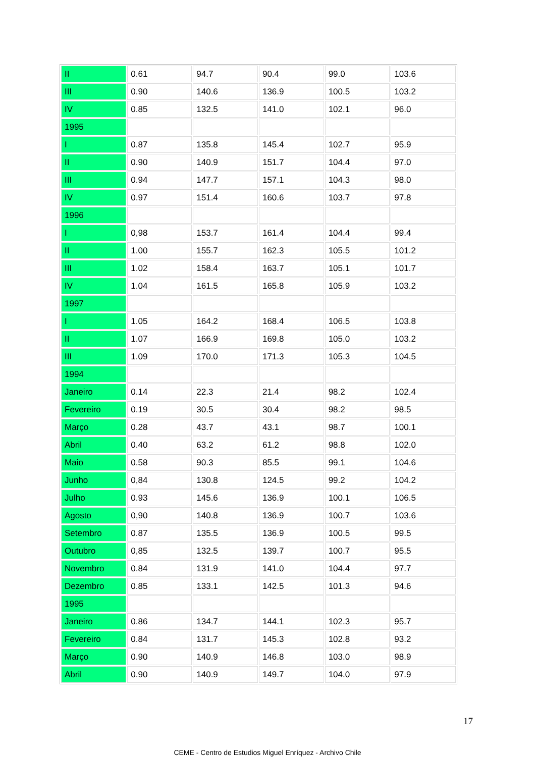| II | 0.61 | 94.7 | 90.4 | 99.0 | 103.6 |
| III | 0.90 | 140.6 | 136.9 | 100.5 | 103.2 |
| IV | 0.85 | 132.5 | 141.0 | 102.1 | 96.0 |
| 1995 | | | | | |
| I | 0.87 | 135.8 | 145.4 | 102.7 | 95.9 |
| II | 0.90 | 140.9 | 151.7 | 104.4 | 97.0 |
| III | 0.94 | 147.7 | 157.1 | 104.3 | 98.0 |
| IV | 0.97 | 151.4 | 160.6 | 103.7 | 97.8 |
| 1996 | | | | | |
| I | 0,98 | 153.7 | 161.4 | 104.4 | 99.4 |
| II | 1.00 | 155.7 | 162.3 | 105.5 | 101.2 |
| III | 1.02 | 158.4 | 163.7 | 105.1 | 101.7 |
| IV | 1.04 | 161.5 | 165.8 | 105.9 | 103.2 |
| 1997 | | | | | |
| I | 1.05 | 164.2 | 168.4 | 106.5 | 103.8 |
| II | 1.07 | 166.9 | 169.8 | 105.0 | 103.2 |
| III | 1.09 | 170.0 | 171.3 | 105.3 | 104.5 |
| 1994 | | | | | |
| Janeiro | 0.14 | 22.3 | 21.4 | 98.2 | 102.4 |
| Fevereiro | 0.19 | 30.5 | 30.4 | 98.2 | 98.5 |
| Março | 0.28 | 43.7 | 43.1 | 98.7 | 100.1 |
| Abril | 0.40 | 63.2 | 61.2 | 98.8 | 102.0 |
| Maio | 0.58 | 90.3 | 85.5 | 99.1 | 104.6 |
| Junho | 0,84 | 130.8 | 124.5 | 99.2 | 104.2 |
| Julho | 0.93 | 145.6 | 136.9 | 100.1 | 106.5 |
| Agosto | 0,90 | 140.8 | 136.9 | 100.7 | 103.6 |
| Setembro | 0.87 | 135.5 | 136.9 | 100.5 | 99.5 |
| Outubro | 0,85 | 132.5 | 139.7 | 100.7 | 95.5 |
| Novembro | 0.84 | 131.9 | 141.0 | 104.4 | 97.7 |
| Dezembro | 0.85 | 133.1 | 142.5 | 101.3 | 94.6 |
| 1995 | | | | | |
| Janeiro | 0.86 | 134.7 | 144.1 | 102.3 | 95.7 |
| Fevereiro | 0.84 | 131.7 | 145.3 | 102.8 | 93.2 |
| Março | 0.90 | 140.9 | 146.8 | 103.0 | 98.9 |
| Abril | 0.90 | 140.9 | 149.7 | 104.0 | 97.9 |
17
CEME - Centro de Estudios Miguel Enríquez - Archivo Chile